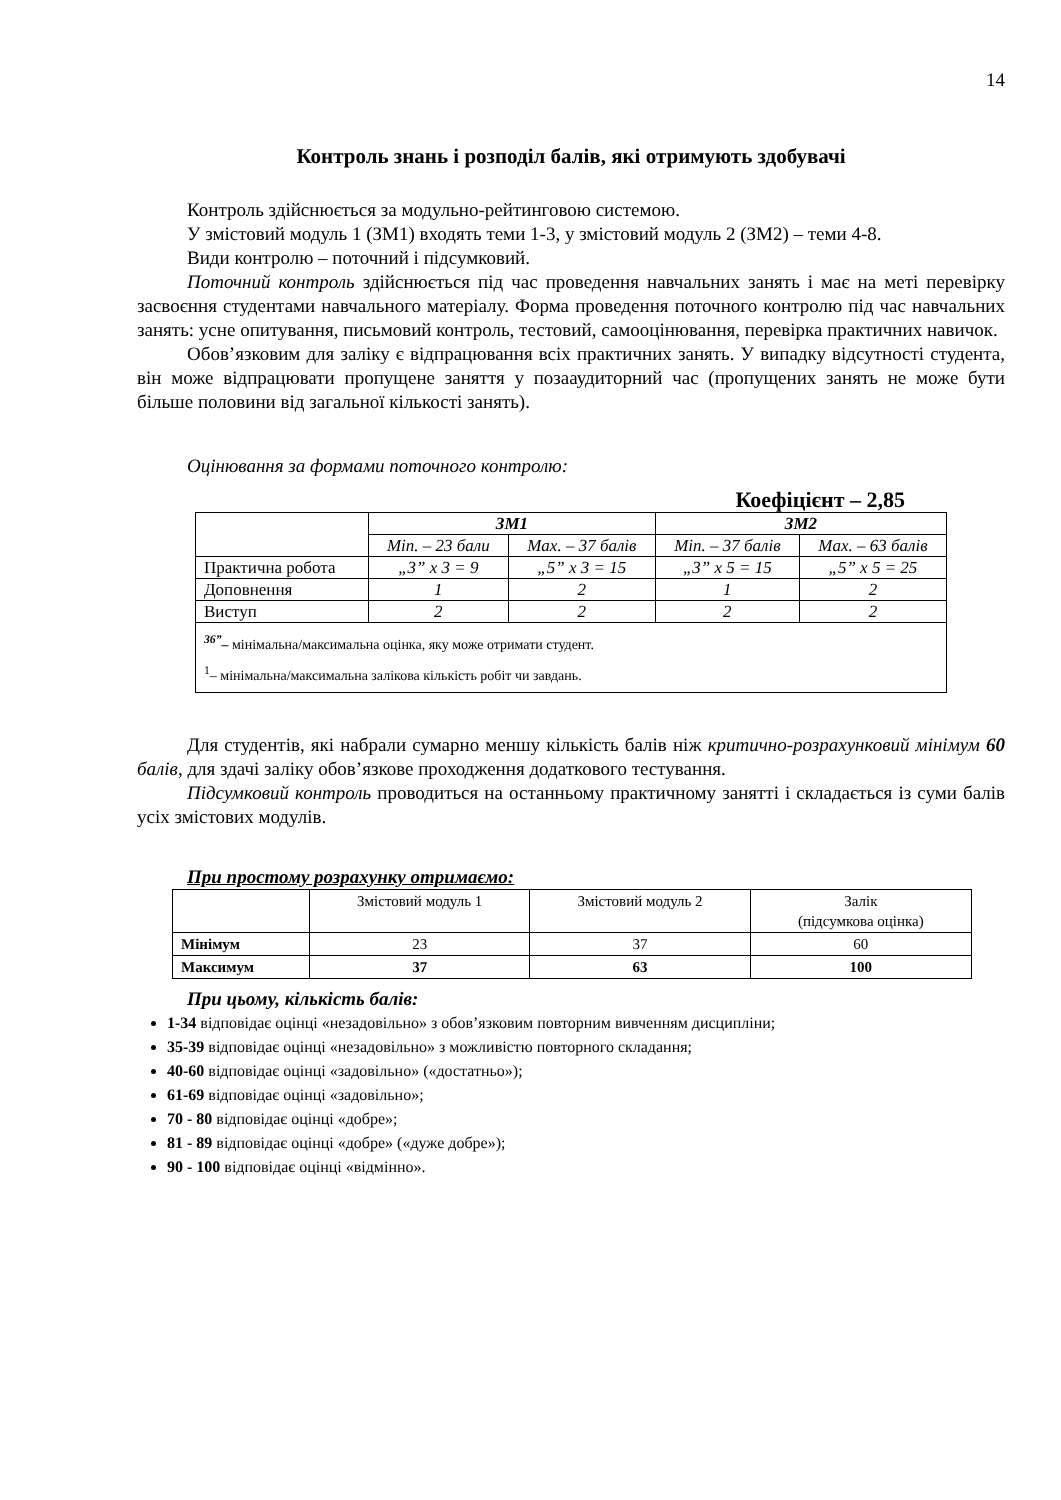14
Контроль знань і розподіл балів, які отримують здобувачі
Контроль здійснюється за модульно-рейтинговою системою.
У змістовий модуль 1 (ЗМ1) входять теми 1-3, у змістовий модуль 2 (ЗМ2) – теми 4-8.
Види контролю – поточний і підсумковий.
Поточний контроль здійснюється під час проведення навчальних занять і має на меті перевірку засвоєння студентами навчального матеріалу. Форма проведення поточного контролю під час навчальних занять: усне опитування, письмовий контроль, тестовий, самооцінювання, перевірка практичних навичок.
Обов’язковим для заліку є відпрацювання всіх практичних занять. У випадку відсутності студента, він може відпрацювати пропущене заняття у позааудиторний час (пропущених занять не може бути більше половини від загальної кількості занять).
Оцінювання за формами поточного контролю:
Коефіцієнт – 2,85
| | ЗМ1 | | ЗМ2 | |
| | Min. – 23 бали | Max. – 37 балів | Min. – 37 балів | Max. – 63 балів |
| Практична робота | „3” х 3 = 9 | „5” х 3 = 15 | „3” х 5 = 15 | „5” х 5 = 25 |
| Доповнення | 1 | 2 | 1 | 2 |
| Виступ | 2 | 2 | 2 | 2 |
| <sup>36”</sup>– мінімальна/максимальна оцінка, яку може отримати студент. <sup>1</sup>– мінімальна/максимальна залікова кількість робіт чи завдань. | | | | |
Для студентів, які набрали сумарно меншу кількість балів ніж критично-розрахунковий мінімум 60 балів, для здачі заліку обов’язкове проходження додаткового тестування.
Підсумковий контроль проводиться на останньому практичному занятті і складається із суми балів усіх змістових модулів.
При простому розрахунку отримаємо:
| | Змістовий модуль 1 | Змістовий модуль 2 | Залік (підсумкова оцінка) |
| Мінімум | 23 | 37 | 60 |
| Максимум | 37 | 63 | 100 |
При цьому, кількість балів:
1-34 відповідає оцінці «незадовільно» з обов’язковим повторним вивченням дисципліни;
35-39 відповідає оцінці «незадовільно» з можливістю повторного складання;
40-60 відповідає оцінці «задовільно» («достатньо»);
61-69 відповідає оцінці «задовільно»;
70 - 80 відповідає оцінці «добре»;
81 - 89 відповідає оцінці «добре» («дуже добре»);
90 - 100 відповідає оцінці «відмінно».